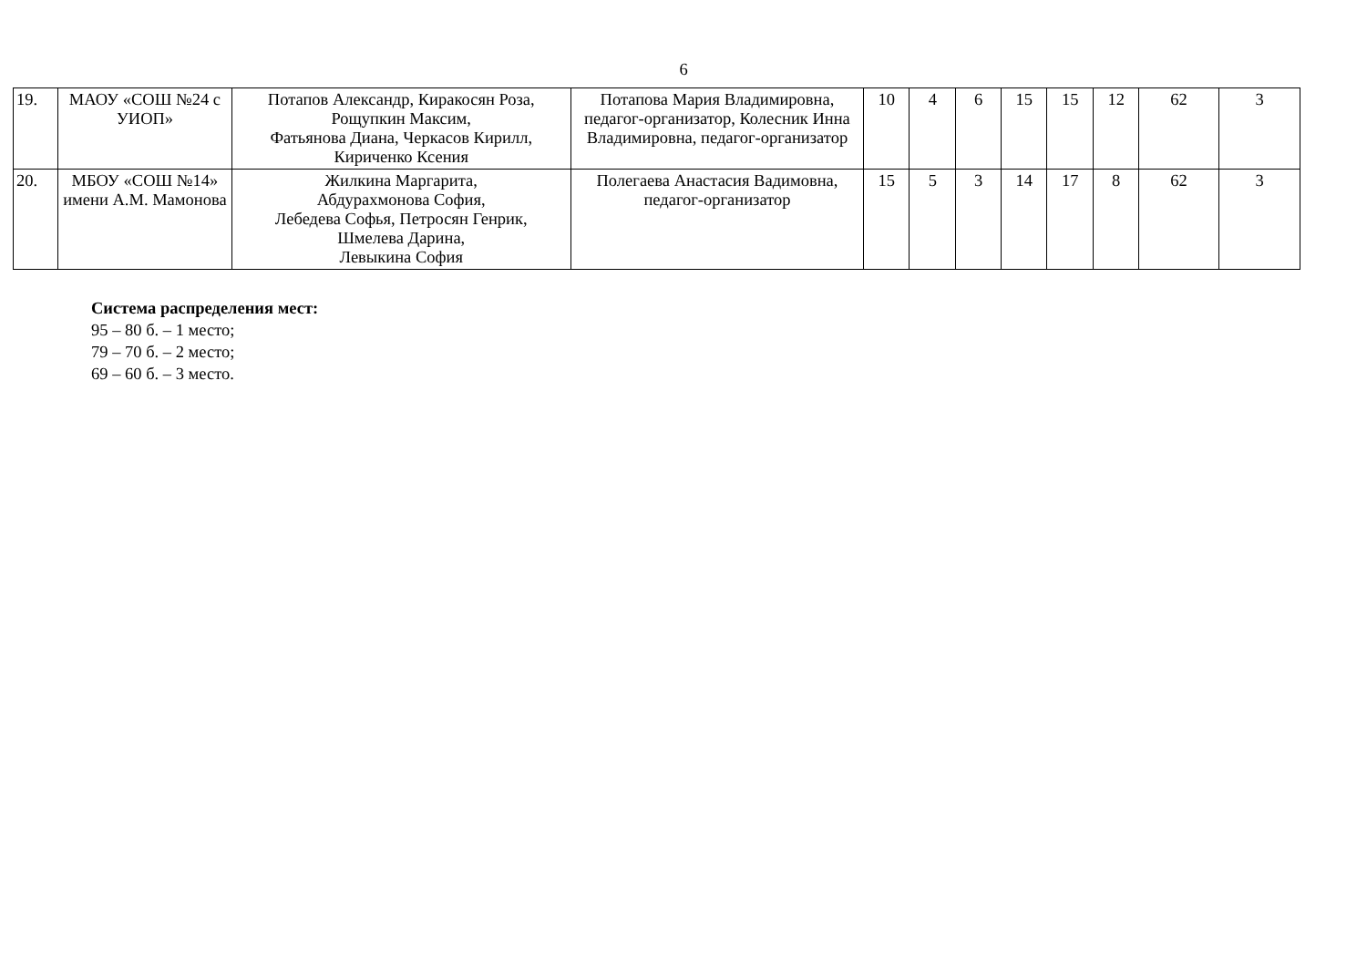6
| 19. | МАОУ «СОШ №24 с УИОП» | Потапов Александр, Киракосян Роза, Рощупкин Максим, Фатьянова Диана, Черкасов Кирилл, Кириченко Ксения | Потапова Мария Владимировна, педагог-организатор, Колесник Инна Владимировна, педагог-организатор | 10 | 4 | 6 | 15 | 15 | 12 | 62 | 3 |
| 20. | МБОУ «СОШ №14» имени А.М. Мамонова | Жилкина Маргарита, Абдурахмонова София, Лебедева Софья, Петросян Генрик, Шмелева Дарина, Левыкина София | Полегаева Анастасия Вадимовна, педагог-организатор | 15 | 5 | 3 | 14 | 17 | 8 | 62 | 3 |
Система распределения мест:
95 – 80 б. – 1 место;
79 – 70 б. – 2 место;
69 – 60 б. – 3 место.